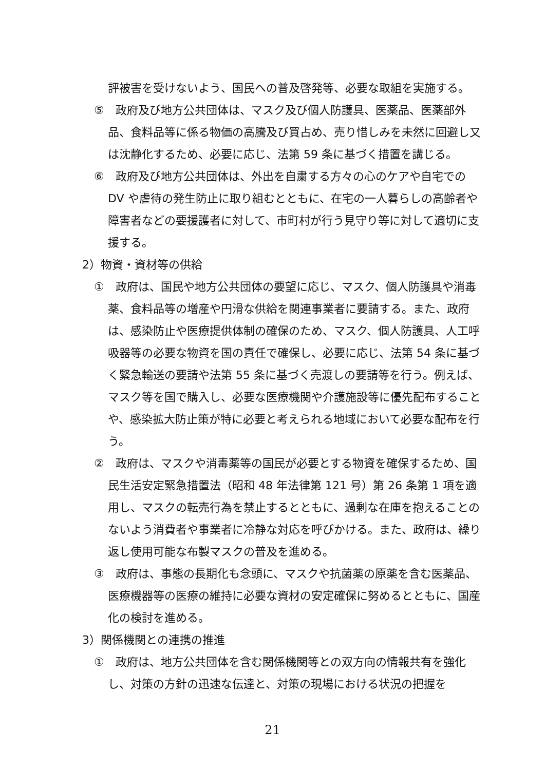評被害を受けないよう、国民への普及啓発等、必要な取組を実施する。
⑤　政府及び地方公共団体は、マスク及び個人防護具、医薬品、医薬部外品、食料品等に係る物価の高騰及び買占め、売り惜しみを未然に回避し又は沈静化するため、必要に応じ、法第 59 条に基づく措置を講じる。
⑥　政府及び地方公共団体は、外出を自粛する方々の心のケアや自宅での DV や虐待の発生防止に取り組むとともに、在宅の一人暮らしの高齢者や障害者などの要援護者に対して、市町村が行う見守り等に対して適切に支援する。
2）物資・資材等の供給
①　政府は、国民や地方公共団体の要望に応じ、マスク、個人防護具や消毒薬、食料品等の増産や円滑な供給を関連事業者に要請する。また、政府は、感染防止や医療提供体制の確保のため、マスク、個人防護具、人工呼吸器等の必要な物資を国の責任で確保し、必要に応じ、法第 54 条に基づく緊急輸送の要請や法第 55 条に基づく売渡しの要請等を行う。例えば、マスク等を国で購入し、必要な医療機関や介護施設等に優先配布することや、感染拡大防止策が特に必要と考えられる地域において必要な配布を行う。
②　政府は、マスクや消毒薬等の国民が必要とする物資を確保するため、国民生活安定緊急措置法（昭和 48 年法律第 121 号）第 26 条第 1 項を適用し、マスクの転売行為を禁止するとともに、過剰な在庫を抱えることのないよう消費者や事業者に冷静な対応を呼びかける。また、政府は、繰り返し使用可能な布製マスクの普及を進める。
③　政府は、事態の長期化も念頭に、マスクや抗菌薬の原薬を含む医薬品、医療機器等の医療の維持に必要な資材の安定確保に努めるとともに、国産化の検討を進める。
3）関係機関との連携の推進
①　政府は、地方公共団体を含む関係機関等との双方向の情報共有を強化し、対策の方針の迅速な伝達と、対策の現場における状況の把握を
21